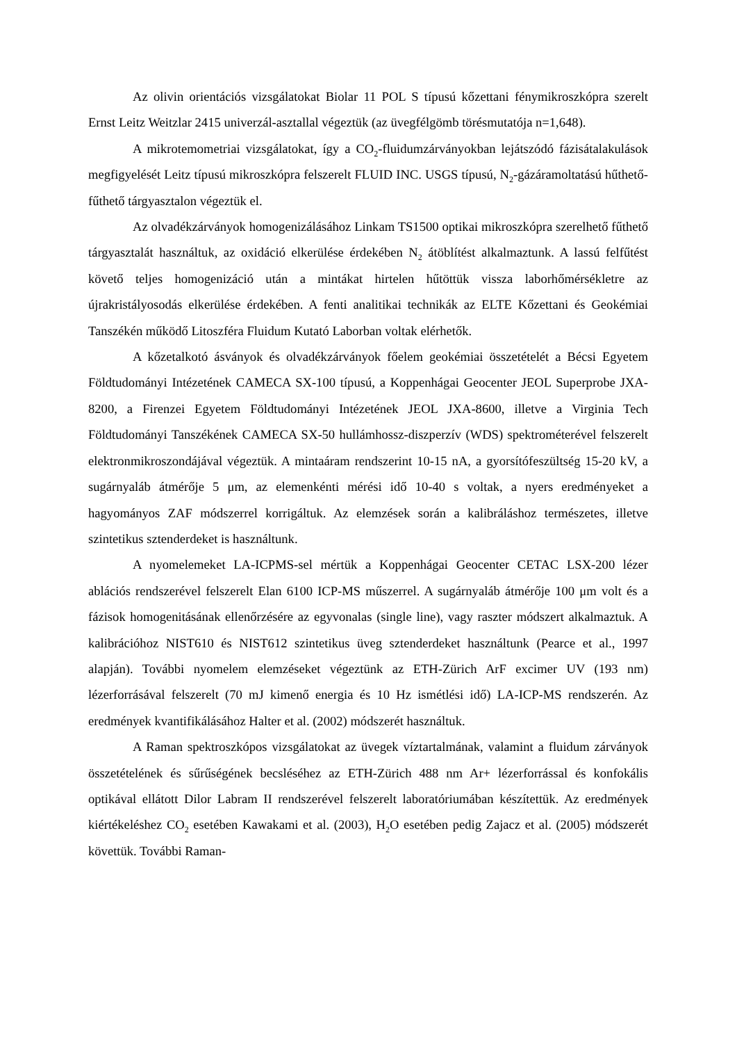Az olivin orientációs vizsgálatokat Biolar 11 POL S típusú kőzettani fénymikroszkópra szerelt Ernst Leitz Weitzlar 2415 univerzál-asztallal végeztük (az üvegfélgömb törésmutatója n=1,648).
A mikrotemometriai vizsgálatokat, így a CO<sub>2</sub>-fluidumzárványokban lejátszódó fázisátalakulások megfigyelését Leitz típusú mikroszkópra felszerelt FLUID INC. USGS típusú, N<sub>2</sub>-gázáramoltatású hűthető-fűthető tárgyasztalon végeztük el.
Az olvadékzárványok homogenizálásához Linkam TS1500 optikai mikroszkópra szerelhető fűthető tárgyasztalát használtuk, az oxidáció elkerülése érdekében N<sub>2</sub> átöblítést alkalmaztunk. A lassú felfűtést követő teljes homogenizáció után a mintákat hirtelen hűtöttük vissza laborhőmérsékletre az újrakristályosodás elkerülése érdekében. A fenti analitikai technikák az ELTE Kőzettani és Geokémiai Tanszékén működő Litoszféra Fluidum Kutató Laborban voltak elérhetők.
A kőzetalkotó ásványok és olvadékzárványok főelem geokémiai összetételét a Bécsi Egyetem Földtudományi Intézetének CAMECA SX-100 típusú, a Koppenhágai Geocenter JEOL Superprobe JXA-8200, a Firenzei Egyetem Földtudományi Intézetének JEOL JXA-8600, illetve a Virginia Tech Földtudományi Tanszékének CAMECA SX-50 hullámhossz-diszperzív (WDS) spektrométerével felszerelt elektronmikroszondájával végeztük. A mintaáram rendszerint 10-15 nA, a gyorsítófeszültség 15-20 kV, a sugárnyaláb átmérője 5 μm, az elemenkénti mérési idő 10-40 s voltak, a nyers eredményeket a hagyományos ZAF módszerrel korrigáltuk. Az elemzések során a kalibráláshoz természetes, illetve szintetikus sztenderdeket is használtunk.
A nyomelemeket LA-ICPMS-sel mértük a Koppenhágai Geocenter CETAC LSX-200 lézer ablációs rendszerével felszerelt Elan 6100 ICP-MS műszerrel. A sugárnyaláb átmérője 100 μm volt és a fázisok homogenitásának ellenőrzésére az egyvonalas (single line), vagy raszter módszert alkalmaztuk. A kalibrációhoz NIST610 és NIST612 szintetikus üveg sztenderdeket használtunk (Pearce et al., 1997 alapján). További nyomelem elemzéseket végeztünk az ETH-Zürich ArF excimer UV (193 nm) lézerforrásával felszerelt (70 mJ kimenő energia és 10 Hz ismétlési idő) LA-ICP-MS rendszerén. Az eredmények kvantifikálásához Halter et al. (2002) módszerét használtuk.
A Raman spektroszkópos vizsgálatokat az üvegek víztartalmának, valamint a fluidum zárványok összetételének és sűrűségének becsléséhez az ETH-Zürich 488 nm Ar+ lézerforrással és konfokális optikával ellátott Dilor Labram II rendszerével felszerelt laboratóriumában készítettük. Az eredmények kiértékeléshez CO<sub>2</sub> esetében Kawakami et al. (2003), H<sub>2</sub>O esetében pedig Zajacz et al. (2005) módszerét követtük. További Raman-